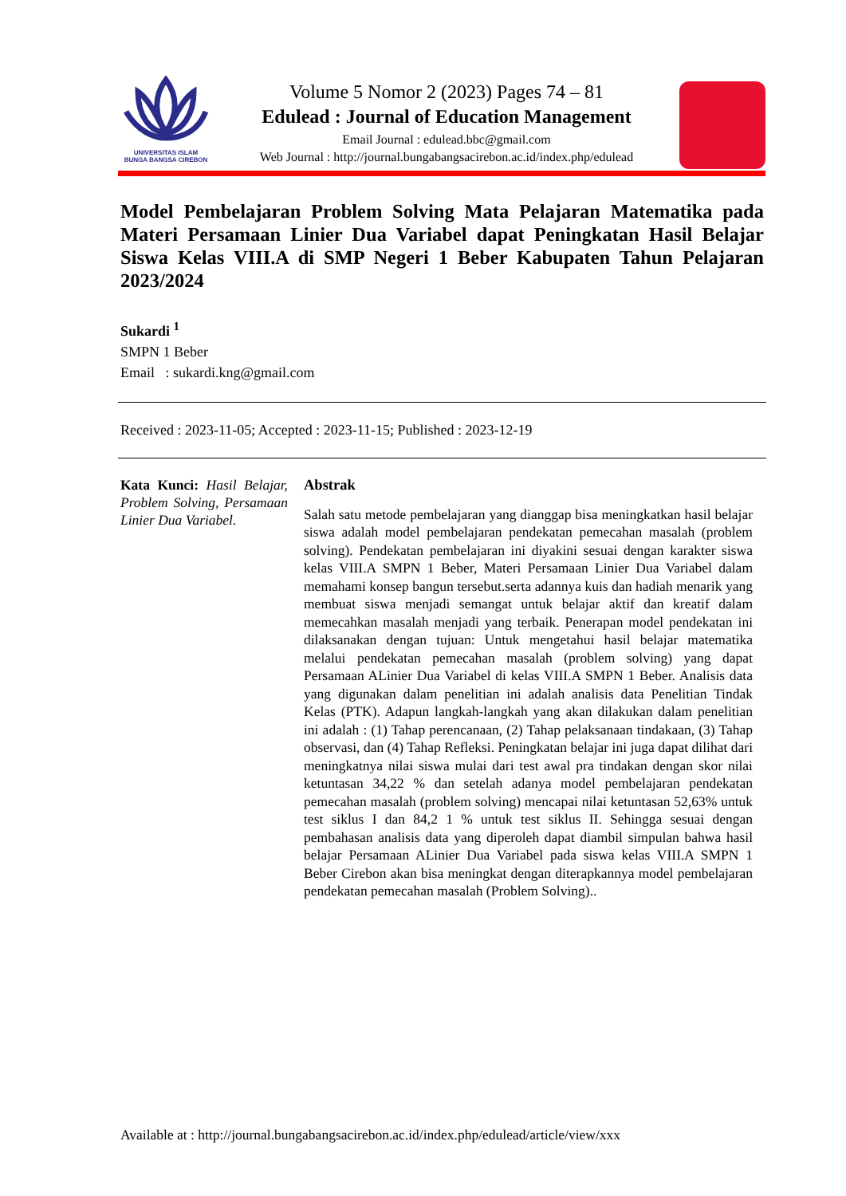UNIVERSITAS ISLAM
BUNGA BANGSA CIREBON
Volume 5 Nomor 2 (2023) Pages 74 – 81
Edulead : Journal of Education Management
Email Journal : edulead.bbc@gmail.com
Web Journal : http://journal.bungabangsacirebon.ac.id/index.php/edulead
Model Pembelajaran Problem Solving Mata Pelajaran Matematika pada Materi Persamaan Linier Dua Variabel dapat Peningkatan Hasil Belajar Siswa Kelas VIII.A di SMP Negeri 1 Beber Kabupaten Tahun Pelajaran 2023/2024
Sukardi <sup>1</sup>
SMPN 1 Beber
Email : sukardi.kng@gmail.com
Received : 2023-11-05; Accepted : 2023-11-15; Published : 2023-12-19
Kata Kunci: Hasil Belajar, Problem Solving, Persamaan Linier Dua Variabel.
Abstrak
Salah satu metode pembelajaran yang dianggap bisa meningkatkan hasil belajar siswa adalah model pembelajaran pendekatan pemecahan masalah (problem solving). Pendekatan pembelajaran ini diyakini sesuai dengan karakter siswa kelas VIII.A SMPN 1 Beber, Materi Persamaan Linier Dua Variabel dalam memahami konsep bangun tersebut.serta adannya kuis dan hadiah menarik yang membuat siswa menjadi semangat untuk belajar aktif dan kreatif dalam memecahkan masalah menjadi yang terbaik. Penerapan model pendekatan ini dilaksanakan dengan tujuan: Untuk mengetahui hasil belajar matematika melalui pendekatan pemecahan masalah (problem solving) yang dapat Persamaan ALinier Dua Variabel di kelas VIII.A SMPN 1 Beber. Analisis data yang digunakan dalam penelitian ini adalah analisis data Penelitian Tindak Kelas (PTK). Adapun langkah-langkah yang akan dilakukan dalam penelitian ini adalah : (1) Tahap perencanaan, (2) Tahap pelaksanaan tindakaan, (3) Tahap observasi, dan (4) Tahap Refleksi. Peningkatan belajar ini juga dapat dilihat dari meningkatnya nilai siswa mulai dari test awal pra tindakan dengan skor nilai ketuntasan 34,22 % dan setelah adanya model pembelajaran pendekatan pemecahan masalah (problem solving) mencapai nilai ketuntasan 52,63% untuk test siklus I dan 84,2 1 % untuk test siklus II. Sehingga sesuai dengan pembahasan analisis data yang diperoleh dapat diambil simpulan bahwa hasil belajar Persamaan ALinier Dua Variabel pada siswa kelas VIII.A SMPN 1 Beber Cirebon akan bisa meningkat dengan diterapkannya model pembelajaran pendekatan pemecahan masalah (Problem Solving)..
Available at : http://journal.bungabangsacirebon.ac.id/index.php/edulead/article/view/xxx